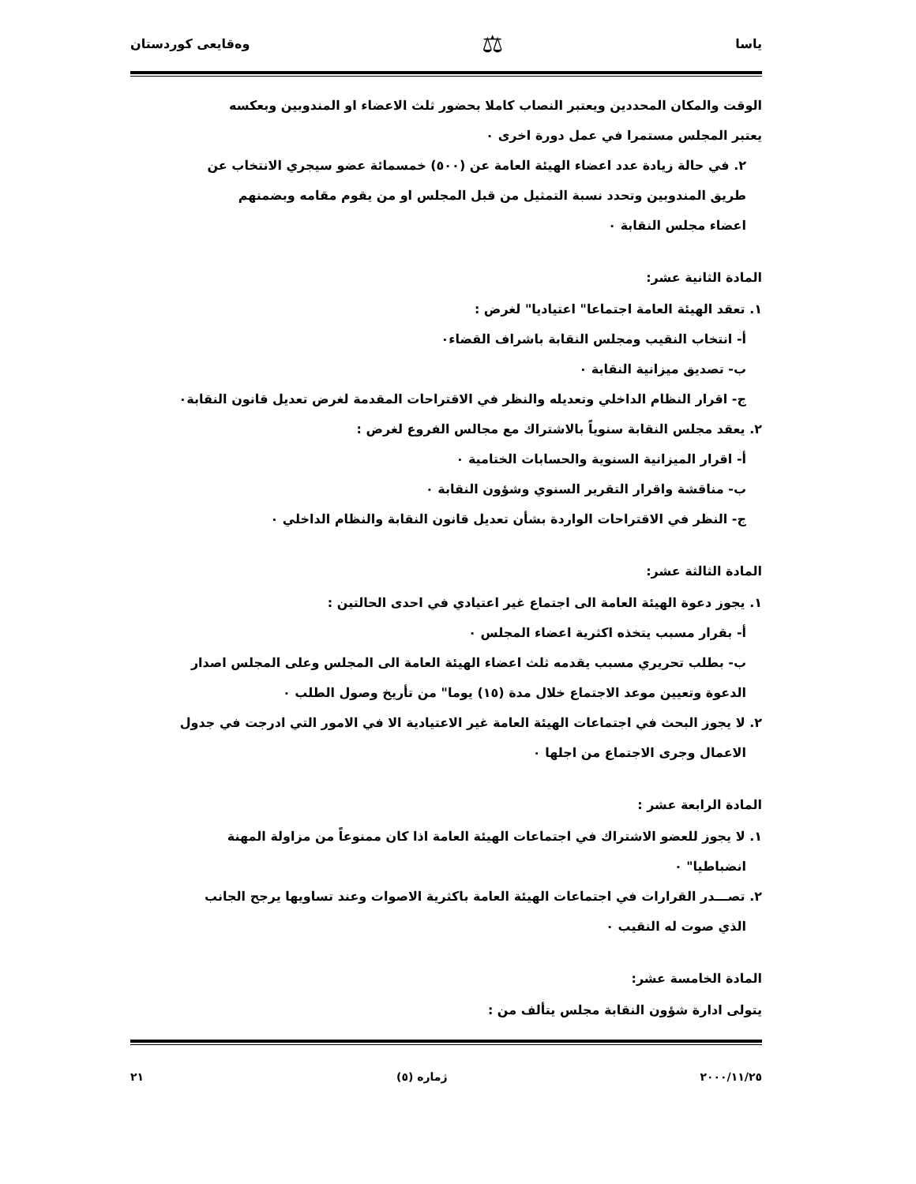ياسا ⚖ وەقايعى كوردستان
الوقت والمكان المحددين ويعتبر النصاب كاملا بحضور ثلث الاعضاء او المندوبين وبعكسه
يعتبر المجلس مستمرا في عمل دورة اخرى ٠
٢. في حالة زيادة عدد اعضاء الهيئة العامة عن (٥٠٠) خمسمائة عضو سيجري الانتخاب عن
طريق المندوبين وتحدد نسبة التمثيل من قبل المجلس او من يقوم مقامه وبضمنهم
اعضاء مجلس النقابة ٠
المادة الثانية عشر:
١. تعقد الهيئة العامة اجتماعا" اعتياديا" لغرض :
أ- انتخاب النقيب ومجلس النقابة باشراف القضاء٠
ب- تصديق ميزانية النقابة ٠
ج- اقرار النظام الداخلي وتعديله والنظر في الاقتراحات المقدمة لغرض تعديل قانون النقابة٠
٢. يعقد مجلس النقابة سنوياً بالاشتراك مع مجالس الفروع لغرض :
أ- اقرار الميزانية السنوية والحسابات الختامية ٠
ب- مناقشة واقرار التقرير السنوي وشؤون النقابة ٠
ج- النظر في الاقتراحات الواردة بشأن تعديل قانون النقابة والنظام الداخلي ٠
المادة الثالثة عشر:
١. يجوز دعوة الهيئة العامة الى اجتماع غير اعتيادي في احدى الحالتين :
أ- بقرار مسبب يتخذه اكثرية اعضاء المجلس ٠
ب- بطلب تحريري مسبب يقدمه ثلث اعضاء الهيئة العامة الى المجلس وعلى المجلس اصدار
الدعوة وتعيين موعد الاجتماع خلال مدة (١٥) يوما" من تأريخ وصول الطلب ٠
٢. لا يجوز البحث في اجتماعات الهيئة العامة غير الاعتيادية الا في الامور التي ادرجت في جدول
الاعمال وجرى الاجتماع من اجلها ٠
المادة الرابعة عشر :
١. لا يجوز للعضو الاشتراك في اجتماعات الهيئة العامة اذا كان ممنوعاً من مزاولة المهنة
انضباطيا" ٠
٢. تصـــدر القرارات في اجتماعات الهيئة العامة باكثرية الاصوات وعند تساويها يرجح الجانب
الذي صوت له النقيب ٠
المادة الخامسة عشر:
يتولى ادارة شؤون النقابة مجلس يتألف من :
٢٠٠٠/١١/٢٥ ژمارە (٥) ٢١